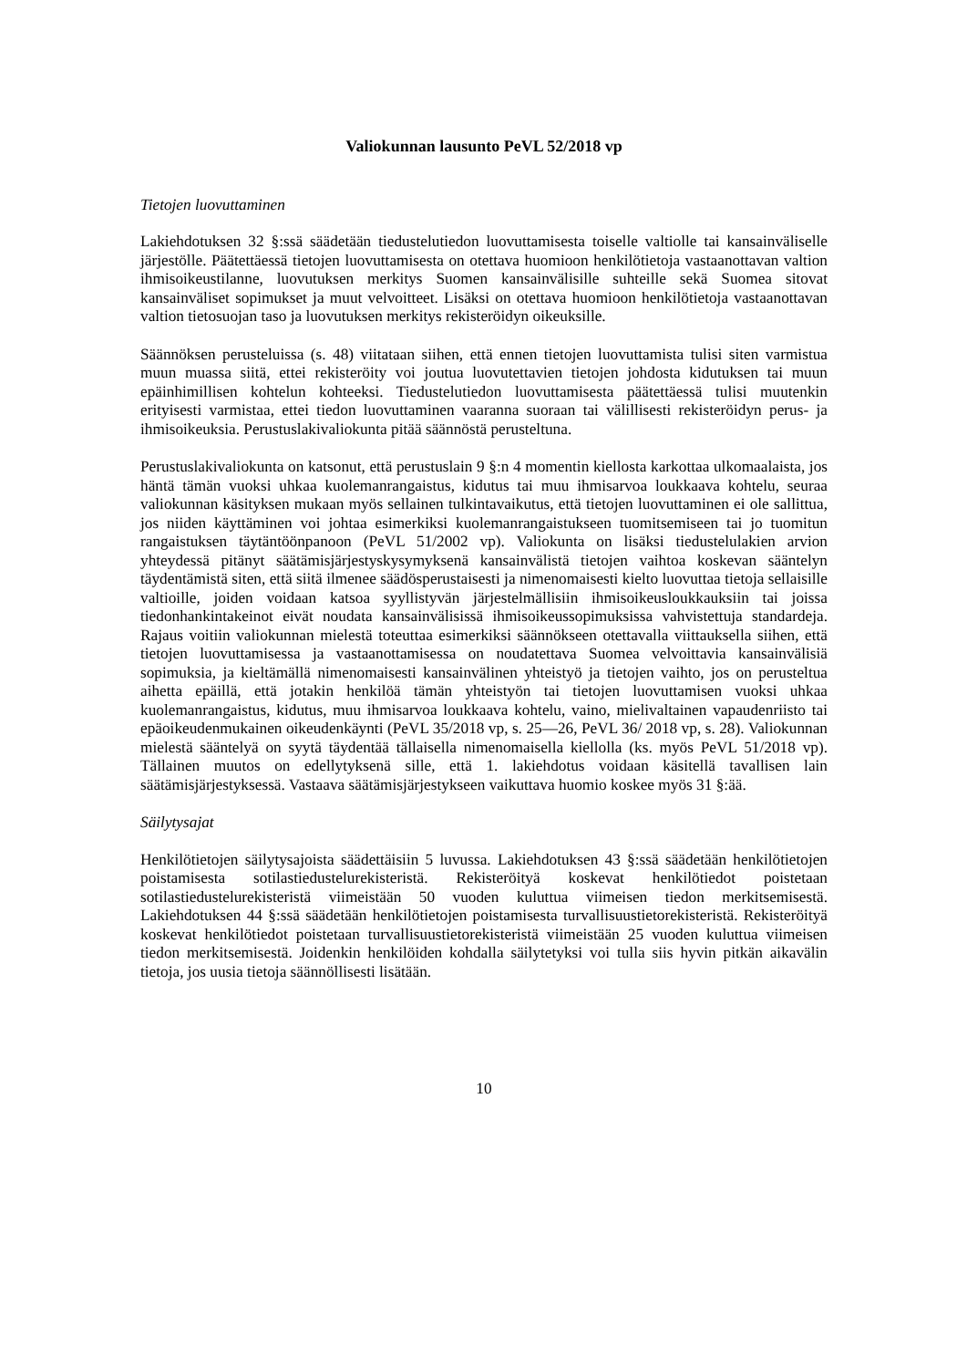Valiokunnan lausunto PeVL 52/2018 vp
Tietojen luovuttaminen
Lakiehdotuksen 32 §:ssä säädetään tiedustelutiedon luovuttamisesta toiselle valtiolle tai kansainväliselle järjestölle. Päätettäessä tietojen luovuttamisesta on otettava huomioon henkilötietoja vastaanottavan valtion ihmisoikeustilanne, luovutuksen merkitys Suomen kansainvälisille suhteille sekä Suomea sitovat kansainväliset sopimukset ja muut velvoitteet. Lisäksi on otettava huomioon henkilötietoja vastaanottavan valtion tietosuojan taso ja luovutuksen merkitys rekisteröidyn oikeuksille.
Säännöksen perusteluissa (s. 48) viitataan siihen, että ennen tietojen luovuttamista tulisi siten varmistua muun muassa siitä, ettei rekisteröity voi joutua luovutettavien tietojen johdosta kidutuksen tai muun epäinhimillisen kohtelun kohteeksi. Tiedustelutiedon luovuttamisesta päätettäessä tulisi muutenkin erityisesti varmistaa, ettei tiedon luovuttaminen vaaranna suoraan tai välillisesti rekisteröidyn perus- ja ihmisoikeuksia. Perustuslakivaliokunta pitää säännöstä perusteltuna.
Perustuslakivaliokunta on katsonut, että perustuslain 9 §:n 4 momentin kiellosta karkottaa ulkomaalaista, jos häntä tämän vuoksi uhkaa kuolemanrangaistus, kidutus tai muu ihmisarvoa loukkaava kohtelu, seuraa valiokunnan käsityksen mukaan myös sellainen tulkintavaikutus, että tietojen luovuttaminen ei ole sallittua, jos niiden käyttäminen voi johtaa esimerkiksi kuolemanrangaistukseen tuomitsemiseen tai jo tuomitun rangaistuksen täytäntöönpanoon (PeVL 51/2002 vp). Valiokunta on lisäksi tiedustelulakien arvion yhteydessä pitänyt säätämisjärjestyskysymyksenä kansainvälistä tietojen vaihtoa koskevan sääntelyn täydentämistä siten, että siitä ilmenee säädösperustaisesti ja nimenomaisesti kielto luovuttaa tietoja sellaisille valtioille, joiden voidaan katsoa syyllistyvän järjestelmällisiin ihmisoikeusloukkauksiin tai joissa tiedonhankintakeinot eivät noudata kansainvälisissä ihmisoikeussopimuksissa vahvistettuja standardeja. Rajaus voitiin valiokunnan mielestä toteuttaa esimerkiksi säännökseen otettavalla viittauksella siihen, että tietojen luovuttamisessa ja vastaanottamisessa on noudatettava Suomea velvoittavia kansainvälisiä sopimuksia, ja kieltämällä nimenomaisesti kansainvälinen yhteistyö ja tietojen vaihto, jos on perusteltua aihetta epäillä, että jotakin henkilöä tämän yhteistyön tai tietojen luovuttamisen vuoksi uhkaa kuolemanrangaistus, kidutus, muu ihmisarvoa loukkaava kohtelu, vaino, mielivaltainen vapaudenriisto tai epäoikeudenmukainen oikeudenkäynti (PeVL 35/2018 vp, s. 25—26, PeVL 36/ 2018 vp, s. 28). Valiokunnan mielestä sääntelyä on syytä täydentää tällaisella nimenomaisella kiellolla (ks. myös PeVL 51/2018 vp). Tällainen muutos on edellytyksenä sille, että 1. lakiehdotus voidaan käsitellä tavallisen lain säätämisjärjestyksessä. Vastaava säätämisjärjestykseen vaikuttava huomio koskee myös 31 §:ää.
Säilytysajat
Henkilötietojen säilytysajoista säädettäisiin 5 luvussa. Lakiehdotuksen 43 §:ssä säädetään henkilötietojen poistamisesta sotilastiedustelurekisteristä. Rekisteröityä koskevat henkilötiedot poistetaan sotilastiedustelurekisteristä viimeistään 50 vuoden kuluttua viimeisen tiedon merkitsemisestä. Lakiehdotuksen 44 §:ssä säädetään henkilötietojen poistamisesta turvallisuustietorekisteristä. Rekisteröityä koskevat henkilötiedot poistetaan turvallisuustietorekisteristä viimeistään 25 vuoden kuluttua viimeisen tiedon merkitsemisestä. Joidenkin henkilöiden kohdalla säilytetyksi voi tulla siis hyvin pitkän aikavälin tietoja, jos uusia tietoja säännöllisesti lisätään.
10